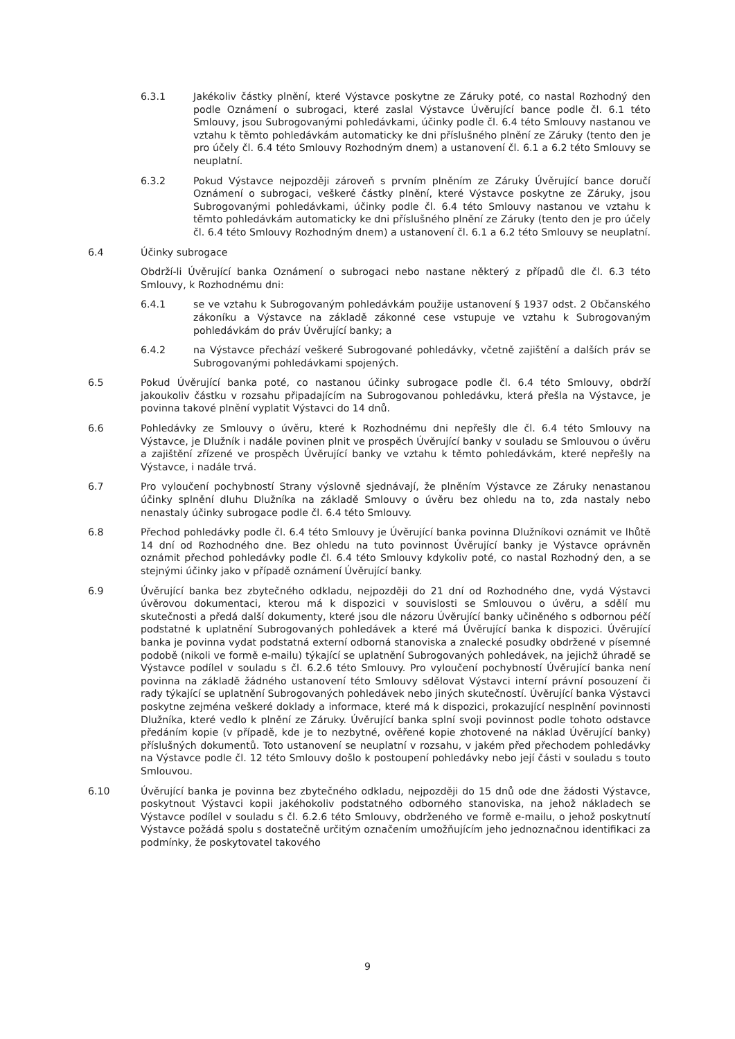6.3.1 Jakékoliv částky plnění, které Výstavce poskytne ze Záruky poté, co nastal Rozhodný den podle Oznámení o subrogaci, které zaslal Výstavce Úvěrující bance podle čl. 6.1 této Smlouvy, jsou Subrogovanými pohledávkami, účinky podle čl. 6.4 této Smlouvy nastanou ve vztahu k těmto pohledávkám automaticky ke dni příslušného plnění ze Záruky (tento den je pro účely čl. 6.4 této Smlouvy Rozhodným dnem) a ustanovení čl. 6.1 a 6.2 této Smlouvy se neuplatní.
6.3.2 Pokud Výstavce nejpozději zároveň s prvním plněním ze Záruky Úvěrující bance doručí Oznámení o subrogaci, veškeré částky plnění, které Výstavce poskytne ze Záruky, jsou Subrogovanými pohledávkami, účinky podle čl. 6.4 této Smlouvy nastanou ve vztahu k těmto pohledávkám automaticky ke dni příslušného plnění ze Záruky (tento den je pro účely čl. 6.4 této Smlouvy Rozhodným dnem) a ustanovení čl. 6.1 a 6.2 této Smlouvy se neuplatní.
6.4 Účinky subrogace
Obdrží-li Úvěrující banka Oznámení o subrogaci nebo nastane některý z případů dle čl. 6.3 této Smlouvy, k Rozhodnému dni:
6.4.1 se ve vztahu k Subrogovaným pohledávkám použije ustanovení § 1937 odst. 2 Občanského zákoníku a Výstavce na základě zákonné cese vstupuje ve vztahu k Subrogovaným pohledávkám do práv Úvěrující banky; a
6.4.2 na Výstavce přechází veškeré Subrogované pohledávky, včetně zajištění a dalších práv se Subrogovanými pohledávkami spojených.
6.5 Pokud Úvěrující banka poté, co nastanou účinky subrogace podle čl. 6.4 této Smlouvy, obdrží jakoukoliv částku v rozsahu připadajícím na Subrogovanou pohledávku, která přešla na Výstavce, je povinna takové plnění vyplatit Výstavci do 14 dnů.
6.6 Pohledávky ze Smlouvy o úvěru, které k Rozhodnému dni nepřešly dle čl. 6.4 této Smlouvy na Výstavce, je Dlužník i nadále povinen plnit ve prospěch Úvěrující banky v souladu se Smlouvou o úvěru a zajištění zřízené ve prospěch Úvěrující banky ve vztahu k těmto pohledávkám, které nepřešly na Výstavce, i nadále trvá.
6.7 Pro vyloučení pochybností Strany výslovně sjednávají, že plněním Výstavce ze Záruky nenastanou účinky splnění dluhu Dlužníka na základě Smlouvy o úvěru bez ohledu na to, zda nastaly nebo nenastaly účinky subrogace podle čl. 6.4 této Smlouvy.
6.8 Přechod pohledávky podle čl. 6.4 této Smlouvy je Úvěrující banka povinna Dlužníkovi oznámit ve lhůtě 14 dní od Rozhodného dne. Bez ohledu na tuto povinnost Úvěrující banky je Výstavce oprávněn oznámit přechod pohledávky podle čl. 6.4 této Smlouvy kdykoliv poté, co nastal Rozhodný den, a se stejnými účinky jako v případě oznámení Úvěrující banky.
6.9 Úvěrující banka bez zbytečného odkladu, nejpozději do 21 dní od Rozhodného dne, vydá Výstavci úvěrovou dokumentaci, kterou má k dispozici v souvislosti se Smlouvou o úvěru, a sdělí mu skutečnosti a předá další dokumenty, které jsou dle názoru Úvěrující banky učiněného s odbornou péčí podstatné k uplatnění Subrogovaných pohledávek a které má Úvěrující banka k dispozici. Úvěrující banka je povinna vydat podstatná externí odborná stanoviska a znalecké posudky obdržené v písemné podobě (nikoli ve formě e-mailu) týkající se uplatnění Subrogovaných pohledávek, na jejichž úhradě se Výstavce podílel v souladu s čl. 6.2.6 této Smlouvy. Pro vyloučení pochybností Úvěrující banka není povinna na základě žádného ustanovení této Smlouvy sdělovat Výstavci interní právní posouzení či rady týkající se uplatnění Subrogovaných pohledávek nebo jiných skutečností. Úvěrující banka Výstavci poskytne zejména veškeré doklady a informace, které má k dispozici, prokazující nesplnění povinnosti Dlužníka, které vedlo k plnění ze Záruky. Úvěrující banka splní svoji povinnost podle tohoto odstavce předáním kopie (v případě, kde je to nezbytné, ověřené kopie zhotovené na náklad Úvěrující banky) příslušných dokumentů. Toto ustanovení se neuplatní v rozsahu, v jakém před přechodem pohledávky na Výstavce podle čl. 12 této Smlouvy došlo k postoupení pohledávky nebo její části v souladu s touto Smlouvou.
6.10 Úvěrující banka je povinna bez zbytečného odkladu, nejpozději do 15 dnů ode dne žádosti Výstavce, poskytnout Výstavci kopii jakéhokoliv podstatného odborného stanoviska, na jehož nákladech se Výstavce podílel v souladu s čl. 6.2.6 této Smlouvy, obdrženého ve formě e-mailu, o jehož poskytnutí Výstavce požádá spolu s dostatečně určitým označením umožňujícím jeho jednoznačnou identifikaci za podmínky, že poskytovatel takového
9